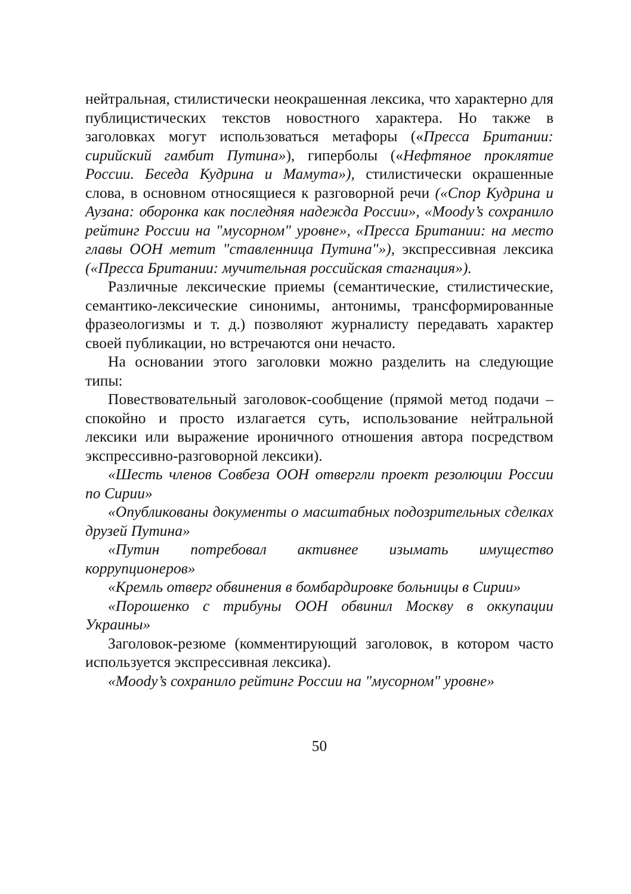нейтральная, стилистически неокрашенная лексика, что характерно для публицистических текстов новостного характера. Но также в заголовках могут использоваться метафоры («Пресса Британии: сирийский гамбит Путина»), гиперболы («Нефтяное проклятие России. Беседа Кудрина и Мамута»), стилистически окрашенные слова, в основном относящиеся к разговорной речи («Спор Кудрина и Аузана: оборонка как последняя надежда России», «Moody’s сохранило рейтинг России на "мусорном" уровне», «Пресса Британии: на место главы ООН метит "ставленница Путина"»), экспрессивная лексика («Пресса Британии: мучительная российская стагнация»).
Различные лексические приемы (семантические, стилистические, семантико-лексические синонимы, антонимы, трансформированные фразеологизмы и т. д.) позволяют журналисту передавать характер своей публикации, но встречаются они нечасто.
На основании этого заголовки можно разделить на следующие типы:
Повествовательный заголовок-сообщение (прямой метод подачи – спокойно и просто излагается суть, использование нейтральной лексики или выражение ироничного отношения автора посредством экспрессивно-разговорной лексики).
«Шесть членов Совбеза ООН отвергли проект резолюции России по Сирии»
«Опубликованы документы о масштабных подозрительных сделках друзей Путина»
«Путин потребовал активнее изымать имущество коррупционеров»
«Кремль отверг обвинения в бомбардировке больницы в Сирии»
«Порошенко с трибуны ООН обвинил Москву в оккупации Украины»
Заголовок-резюме (комментирующий заголовок, в котором часто используется экспрессивная лексика).
«Moody’s сохранило рейтинг России на "мусорном" уровне»
50